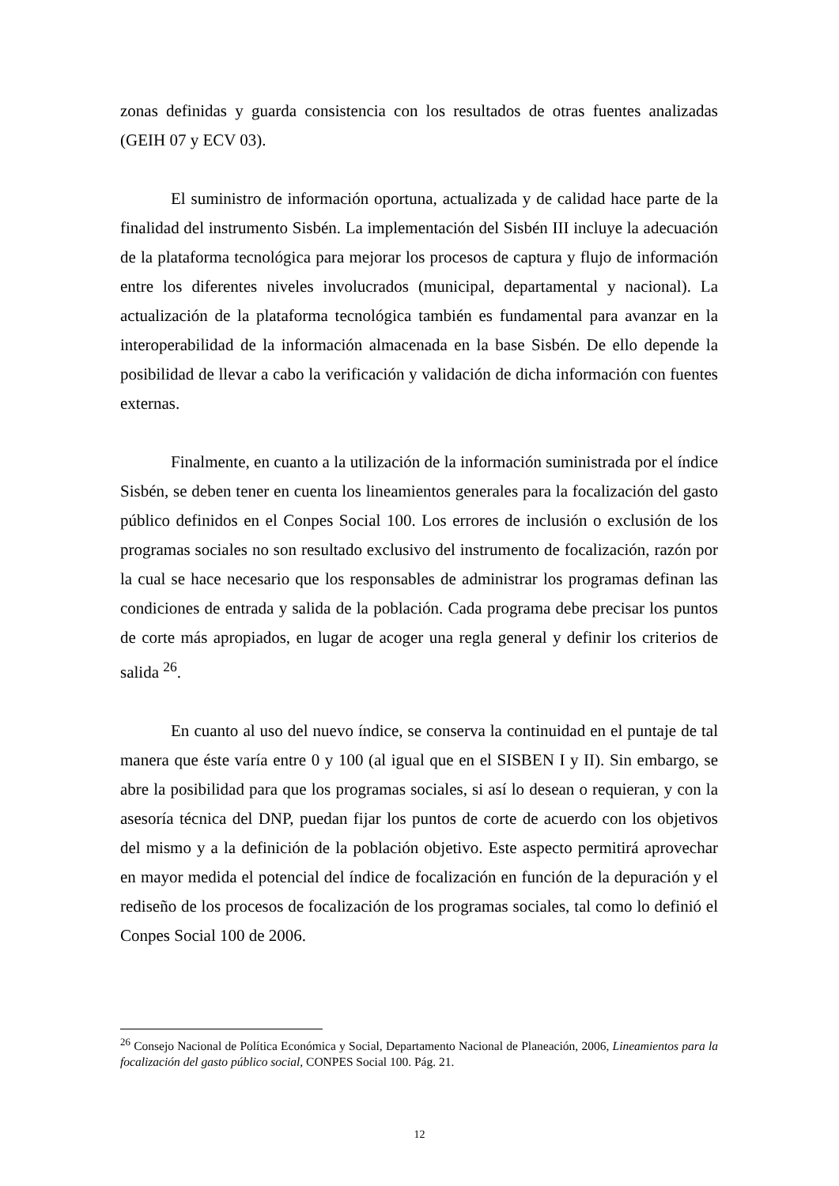zonas definidas y guarda consistencia con los resultados de otras fuentes analizadas (GEIH 07 y ECV 03).
El suministro de información oportuna, actualizada y de calidad hace parte de la finalidad del instrumento Sisbén. La implementación del Sisbén III incluye la adecuación de la plataforma tecnológica para mejorar los procesos de captura y flujo de información entre los diferentes niveles involucrados (municipal, departamental y nacional). La actualización de la plataforma tecnológica también es fundamental para avanzar en la interoperabilidad de la información almacenada en la base Sisbén. De ello depende la posibilidad de llevar a cabo la verificación y validación de dicha información con fuentes externas.
Finalmente, en cuanto a la utilización de la información suministrada por el índice Sisbén, se deben tener en cuenta los lineamientos generales para la focalización del gasto público definidos en el Conpes Social 100. Los errores de inclusión o exclusión de los programas sociales no son resultado exclusivo del instrumento de focalización, razón por la cual se hace necesario que los responsables de administrar los programas definan las condiciones de entrada y salida de la población. Cada programa debe precisar los puntos de corte más apropiados, en lugar de acoger una regla general y definir los criterios de salida <sup>26</sup>.
En cuanto al uso del nuevo índice, se conserva la continuidad en el puntaje de tal manera que éste varía entre 0 y 100 (al igual que en el SISBEN I y II). Sin embargo, se abre la posibilidad para que los programas sociales, si así lo desean o requieran, y con la asesoría técnica del DNP, puedan fijar los puntos de corte de acuerdo con los objetivos del mismo y a la definición de la población objetivo. Este aspecto permitirá aprovechar en mayor medida el potencial del índice de focalización en función de la depuración y el rediseño de los procesos de focalización de los programas sociales, tal como lo definió el Conpes Social 100 de 2006.
<sup>26</sup> Consejo Nacional de Política Económica y Social, Departamento Nacional de Planeación, 2006, Lineamientos para la focalización del gasto público social, CONPES Social 100. Pág. 21.
12